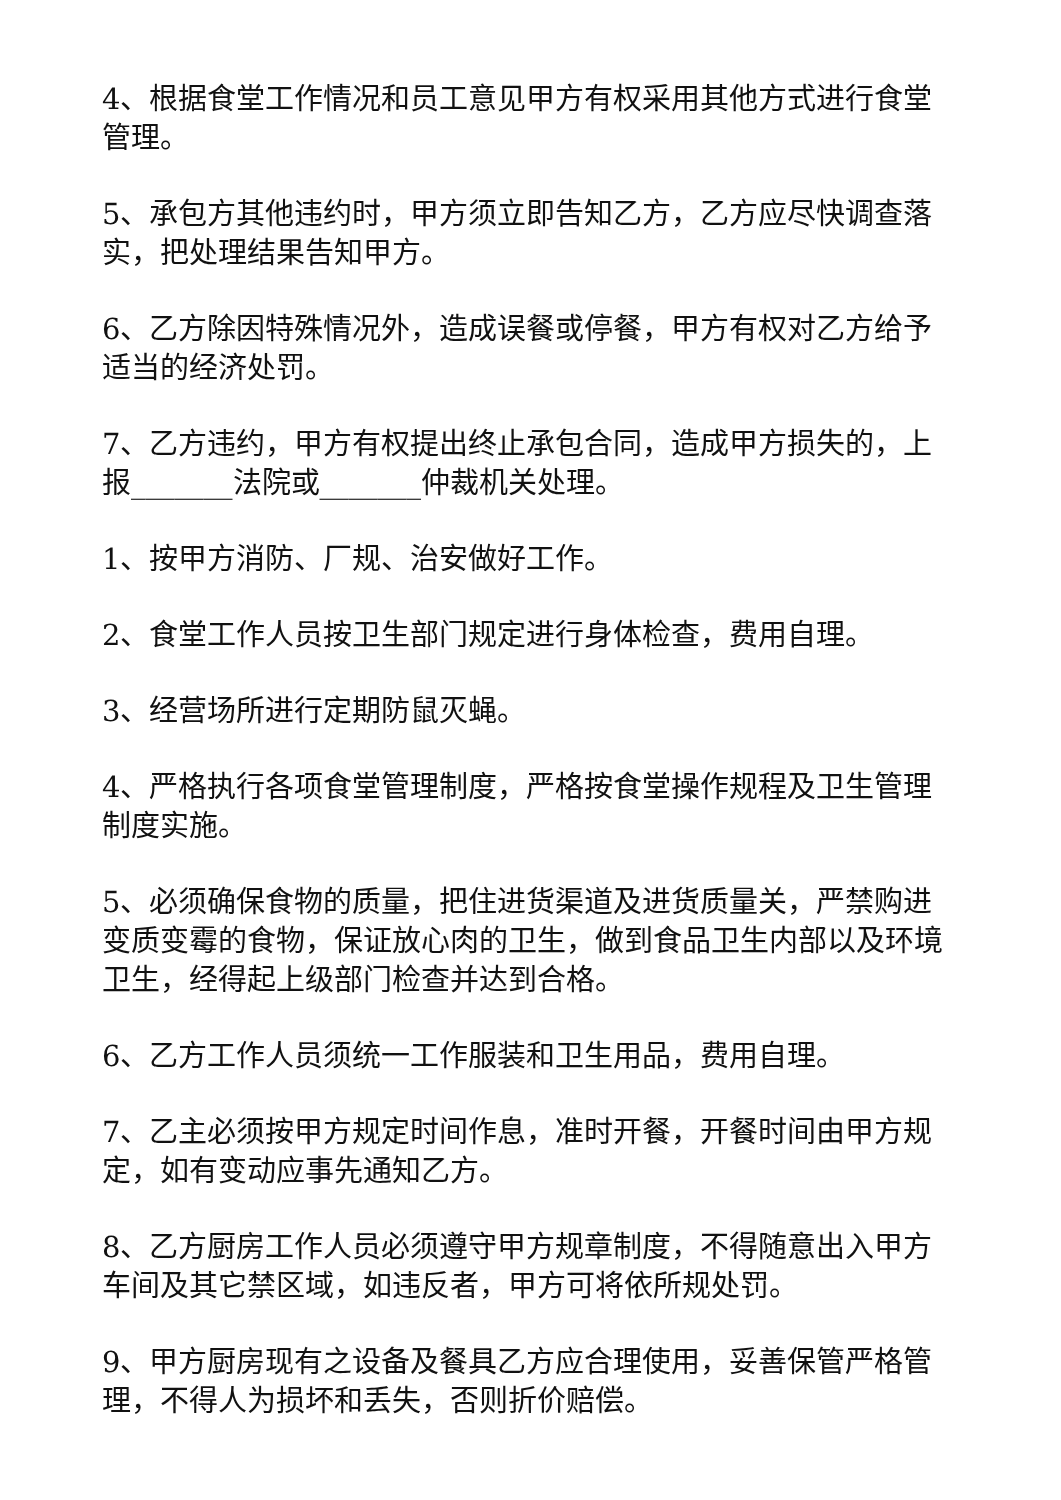4、根据食堂工作情况和员工意见甲方有权采用其他方式进行食堂管理。
5、承包方其他违约时，甲方须立即告知乙方，乙方应尽快调查落实，把处理结果告知甲方。
6、乙方除因特殊情况外，造成误餐或停餐，甲方有权对乙方给予适当的经济处罚。
7、乙方违约，甲方有权提出终止承包合同，造成甲方损失的，上报_______法院或_______仲裁机关处理。
1、按甲方消防、厂规、治安做好工作。
2、食堂工作人员按卫生部门规定进行身体检查，费用自理。
3、经营场所进行定期防鼠灭蝇。
4、严格执行各项食堂管理制度，严格按食堂操作规程及卫生管理制度实施。
5、必须确保食物的质量，把住进货渠道及进货质量关，严禁购进变质变霉的食物，保证放心肉的卫生，做到食品卫生内部以及环境卫生，经得起上级部门检查并达到合格。
6、乙方工作人员须统一工作服装和卫生用品，费用自理。
7、乙主必须按甲方规定时间作息，准时开餐，开餐时间由甲方规定，如有变动应事先通知乙方。
8、乙方厨房工作人员必须遵守甲方规章制度，不得随意出入甲方车间及其它禁区域，如违反者，甲方可将依所规处罚。
9、甲方厨房现有之设备及餐具乙方应合理使用，妥善保管严格管理，不得人为损坏和丢失，否则折价赔偿。